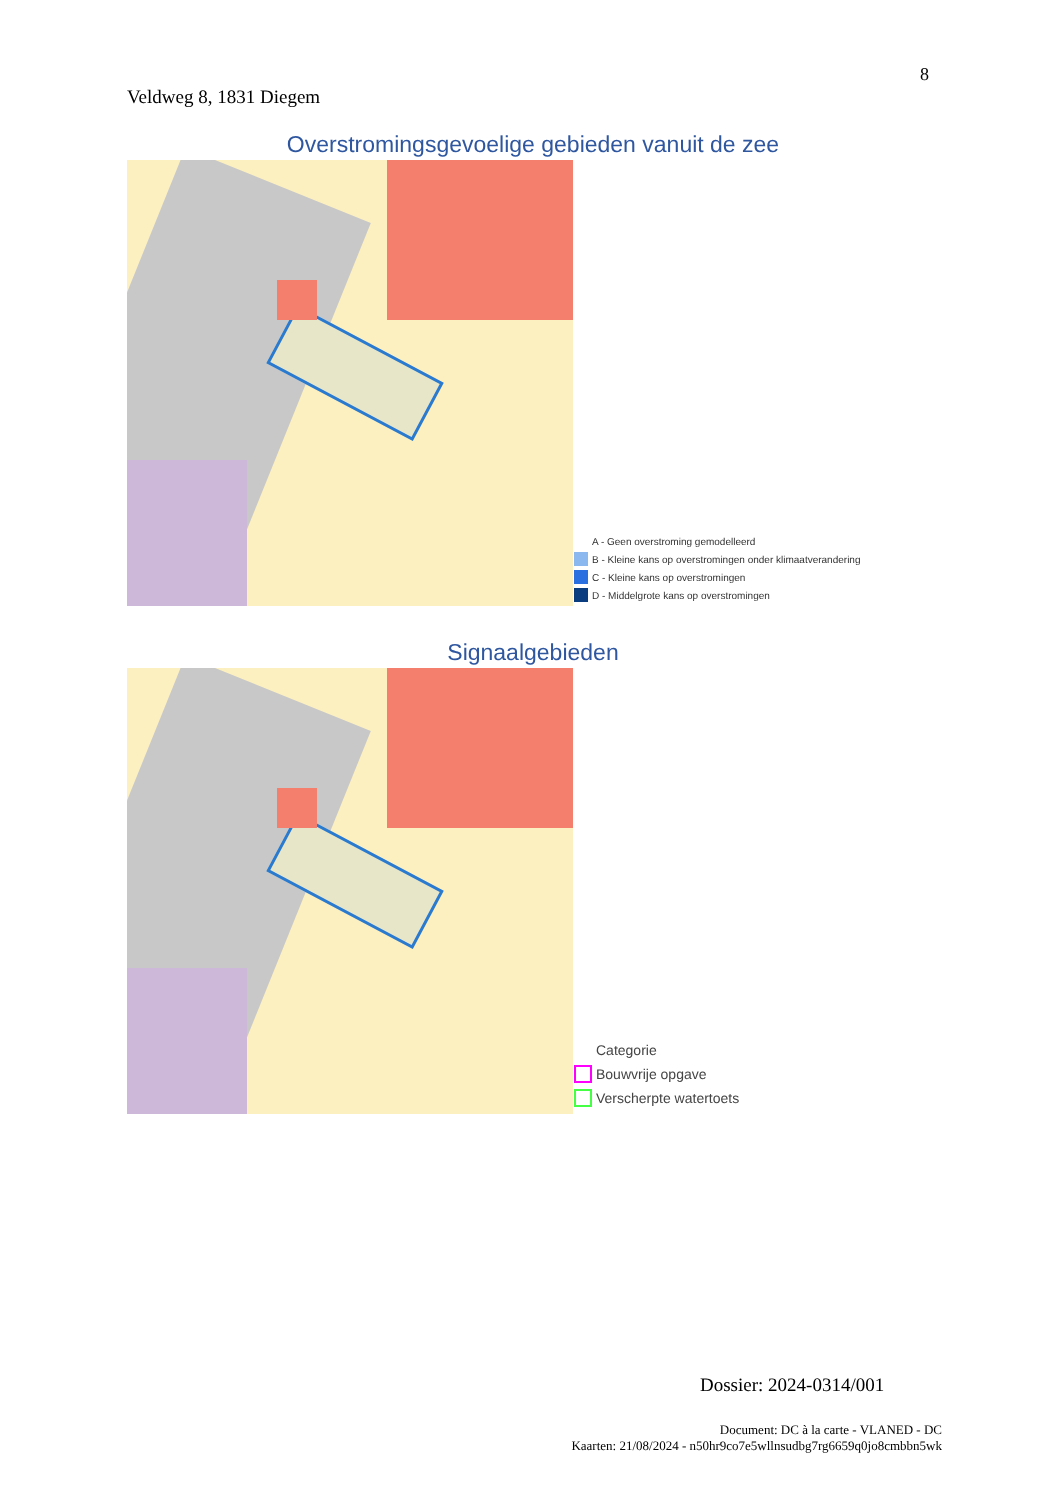8
Veldweg 8, 1831 Diegem
Overstromingsgevoelige gebieden vanuit de zee
A - Geen overstroming gemodelleerd
B - Kleine kans op overstromingen onder klimaatverandering
C - Kleine kans op overstromingen
D - Middelgrote kans op overstromingen
Signaalgebieden
Categorie
Bouwvrije opgave
Verscherpte watertoets
Dossier: 2024-0314/001
Document: DC à la carte - VLANED - DC
Kaarten: 21/08/2024 - n50hr9co7e5wllnsudbg7rg6659q0jo8cmbbn5wk